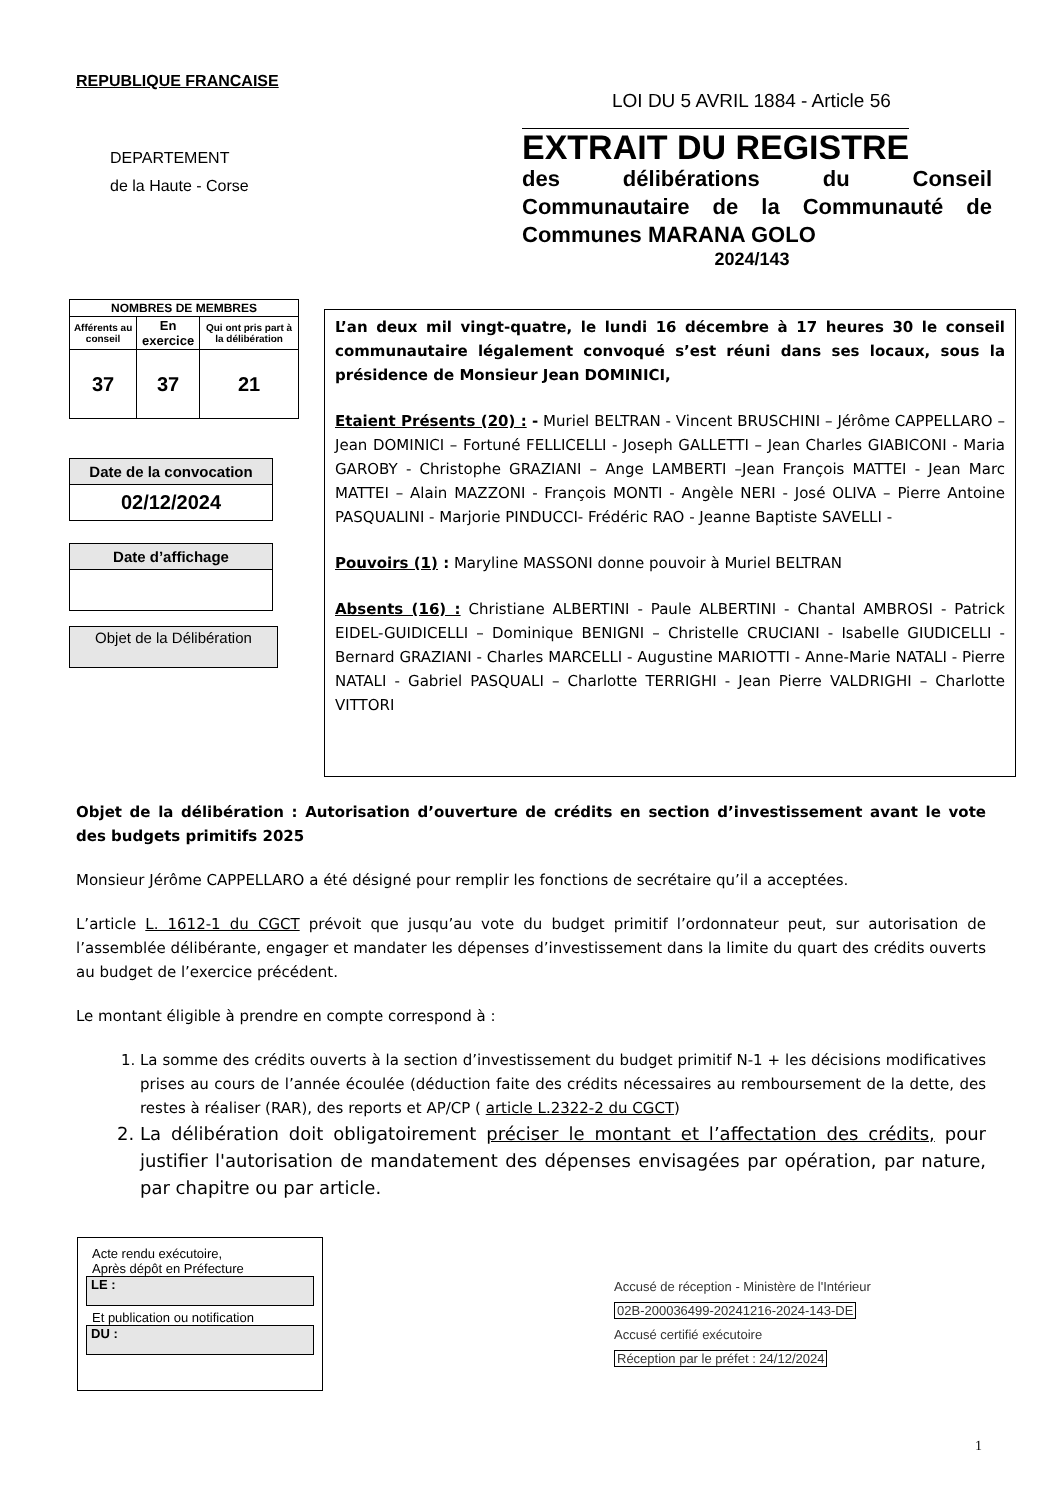REPUBLIQUE FRANCAISE
LOI DU 5 AVRIL 1884 - Article 56
DEPARTEMENT
de la Haute - Corse
EXTRAIT DU REGISTRE
des délibérations du Conseil Communautaire de la Communauté de Communes MARANA GOLO
2024/143
| NOMBRES DE MEMBRES | | |
| --- | --- | --- |
| Afférents au conseil | En exercice | Qui ont pris part à la délibération |
| 37 | 37 | 21 |
Date de la convocation
02/12/2024
Date d’affichage
Objet de la Délibération
L’an deux mil vingt-quatre, le lundi 16 décembre à 17 heures 30 le conseil communautaire légalement convoqué s’est réuni dans ses locaux, sous la présidence de Monsieur Jean DOMINICI,
Etaient Présents (20) : - Muriel BELTRAN - Vincent BRUSCHINI – Jérôme CAPPELLARO –Jean DOMINICI – Fortuné FELLICELLI - Joseph GALLETTI – Jean Charles GIABICONI - Maria GAROBY - Christophe GRAZIANI – Ange LAMBERTI –Jean François MATTEI - Jean Marc MATTEI – Alain MAZZONI - François MONTI - Angèle NERI - José OLIVA – Pierre Antoine PASQUALINI - Marjorie PINDUCCI- Frédéric RAO - Jeanne Baptiste SAVELLI -
Pouvoirs (1) : Maryline MASSONI donne pouvoir à Muriel BELTRAN
Absents (16) : Christiane ALBERTINI - Paule ALBERTINI - Chantal AMBROSI - Patrick EIDEL-GUIDICELLI – Dominique BENIGNI – Christelle CRUCIANI - Isabelle GIUDICELLI - Bernard GRAZIANI - Charles MARCELLI - Augustine MARIOTTI - Anne-Marie NATALI - Pierre NATALI - Gabriel PASQUALI – Charlotte TERRIGHI - Jean Pierre VALDRIGHI – Charlotte VITTORI
Objet de la délibération : Autorisation d’ouverture de crédits en section d’investissement avant le vote des budgets primitifs 2025
Monsieur Jérôme CAPPELLARO a été désigné pour remplir les fonctions de secrétaire qu’il a acceptées.
L’article L. 1612-1 du CGCT prévoit que jusqu’au vote du budget primitif l’ordonnateur peut, sur autorisation de l’assemblée délibérante, engager et mandater les dépenses d’investissement dans la limite du quart des crédits ouverts au budget de l’exercice précédent.
Le montant éligible à prendre en compte correspond à :
1. La somme des crédits ouverts à la section d’investissement du budget primitif N-1 + les décisions modificatives prises au cours de l’année écoulée (déduction faite des crédits nécessaires au remboursement de la dette, des restes à réaliser (RAR), des reports et AP/CP ( article L.2322-2 du CGCT)
2. La délibération doit obligatoirement préciser le montant et l’affectation des crédits, pour justifier l'autorisation de mandatement des dépenses envisagées par opération, par nature, par chapitre ou par article.
Acte rendu exécutoire,
Après dépôt en Préfecture
LE :
Et publication ou notification
DU :
Accusé de réception - Ministère de l'Intérieur
02B-200036499-20241216-2024-143-DE
Accusé certifié exécutoire
Réception par le préfet : 24/12/2024
1